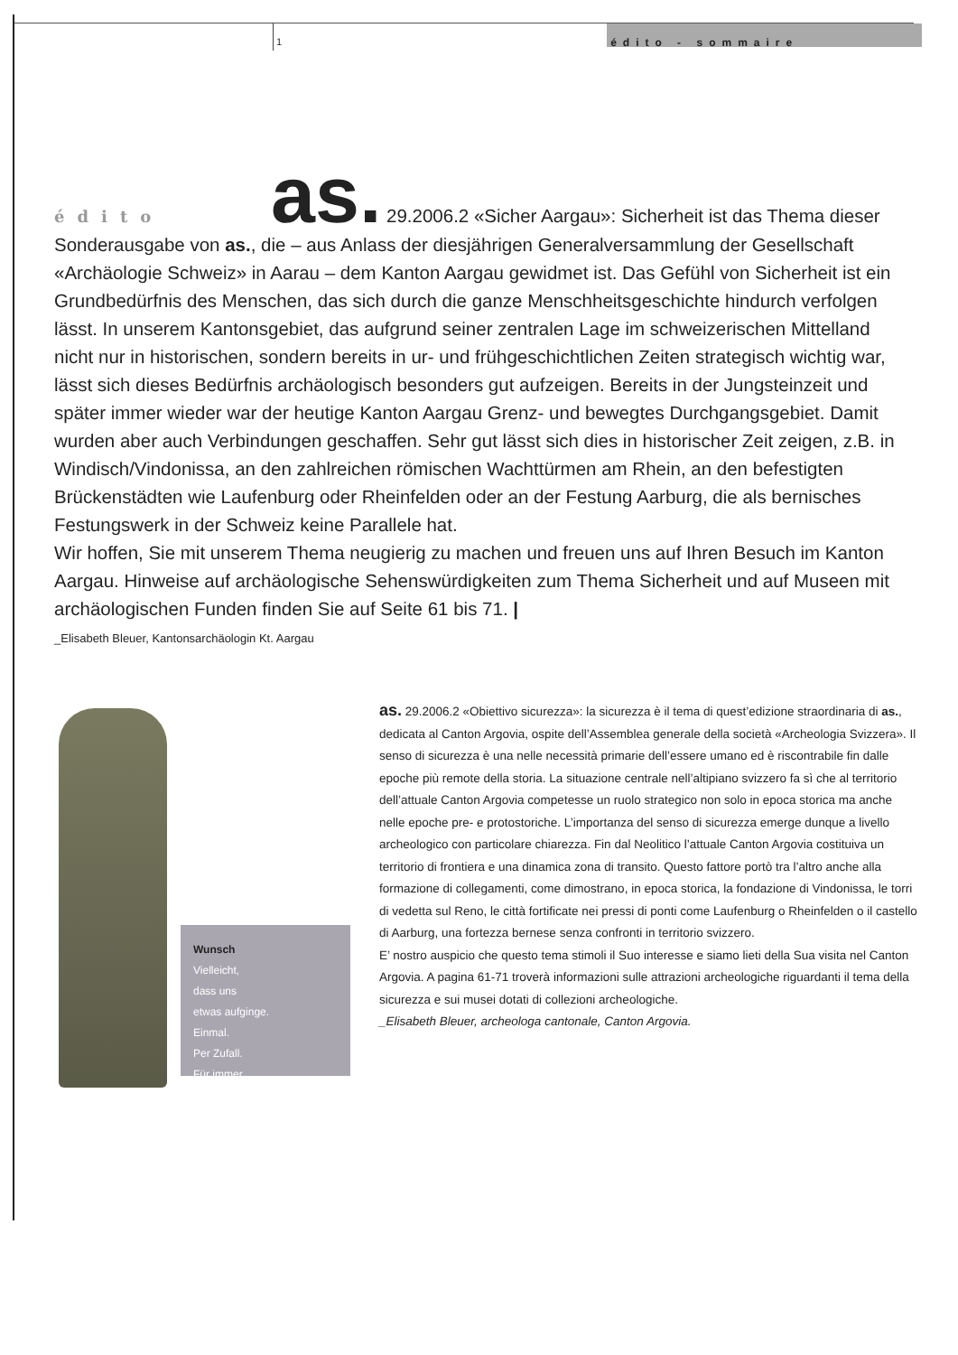1
édito - sommaire
édito as. 29.2006.2 «Sicher Aargau»: Sicherheit ist das Thema dieser Sonderausgabe von as., die – aus Anlass der diesjährigen General­versammlung der Gesellschaft «Archäologie Schweiz» in Aarau – dem Kanton Aargau gewidmet ist. Das Gefühl von Sicherheit ist ein Grundbedürfnis des Menschen, das sich durch die ganze Menschheitsgeschichte hindurch verfolgen lässt. In unserem Kantonsgebiet, das aufgrund seiner zentralen Lage im schweizerischen Mittelland nicht nur in historischen, sondern bereits in ur- und frühgeschichtlichen Zeiten strategisch wichtig war, lässt sich dieses Bedürfnis archäologisch besonders gut aufzeigen. Bereits in der Jungsteinzeit und später immer wieder war der heutige Kanton Aargau Grenz- und bewegtes Durchgangsgebiet. Damit wurden aber auch Verbindungen geschaffen. Sehr gut lässt sich dies in historischer Zeit zeigen, z.B. in Windisch/Vindonissa, an den zahlreichen römischen Wachttürmen am Rhein, an den befestigten Brückenstädten wie Laufenburg oder Rheinfelden oder an der Festung Aarburg, die als bernisches Festungswerk in der Schweiz keine Parallele hat.
Wir hoffen, Sie mit unserem Thema neugierig zu machen und freuen uns auf Ihren Besuch im Kanton Aargau. Hinweise auf archäologische Sehenswürdigkeiten zum Thema Sicherheit und auf Museen mit archäologischen Funden finden Sie auf Seite 61 bis 71. |
_Elisabeth Bleuer, Kantonsarchäologin Kt. Aargau
Wunsch
Vielleicht,
dass uns
etwas aufginge.
Einmal.
Per Zufall.
Für immer.
as. 29.2006.2 «Obiettivo sicurezza»: la sicurezza è il tema di quest’edizione straordinaria di as., dedicata al Canton Argovia, ospite dell’Assemblea generale della società «Archeologia Svizzera». Il senso di sicurezza è una nelle necessità primarie dell’essere umano ed è riscontrabile fin dalle epoche più remote della storia. La situazione centrale nell’altipiano svizzero fa sì che al territorio dell’attuale Canton Argovia competesse un ruolo strategico non solo in epoca storica ma anche nelle epoche pre- e protostoriche. L’importanza del senso di sicurezza emerge dunque a livello archeologico con particolare chiarezza. Fin dal Neolitico l’attuale Canton Argovia costituiva un territorio di frontiera e una dinamica zona di transito. Questo fattore portò tra l’altro anche alla formazione di collegamenti, come dimostrano, in epoca storica, la fondazione di Vindonissa, le torri di vedetta sul Reno, le città fortificate nei pressi di ponti come Laufenburg o Rheinfelden o il castello di Aarburg, una fortezza bernese senza confronti in territorio svizzero.
E’ nostro auspicio che questo tema stimoli il Suo interesse e siamo lieti della Sua visita nel Canton Argovia. A pagina 61-71 troverà informazioni sulle attrazioni archeologiche riguardanti il tema della sicurezza e sui musei dotati di collezioni archeologiche.
_Elisabeth Bleuer, archeologa cantonale, Canton Argovia.